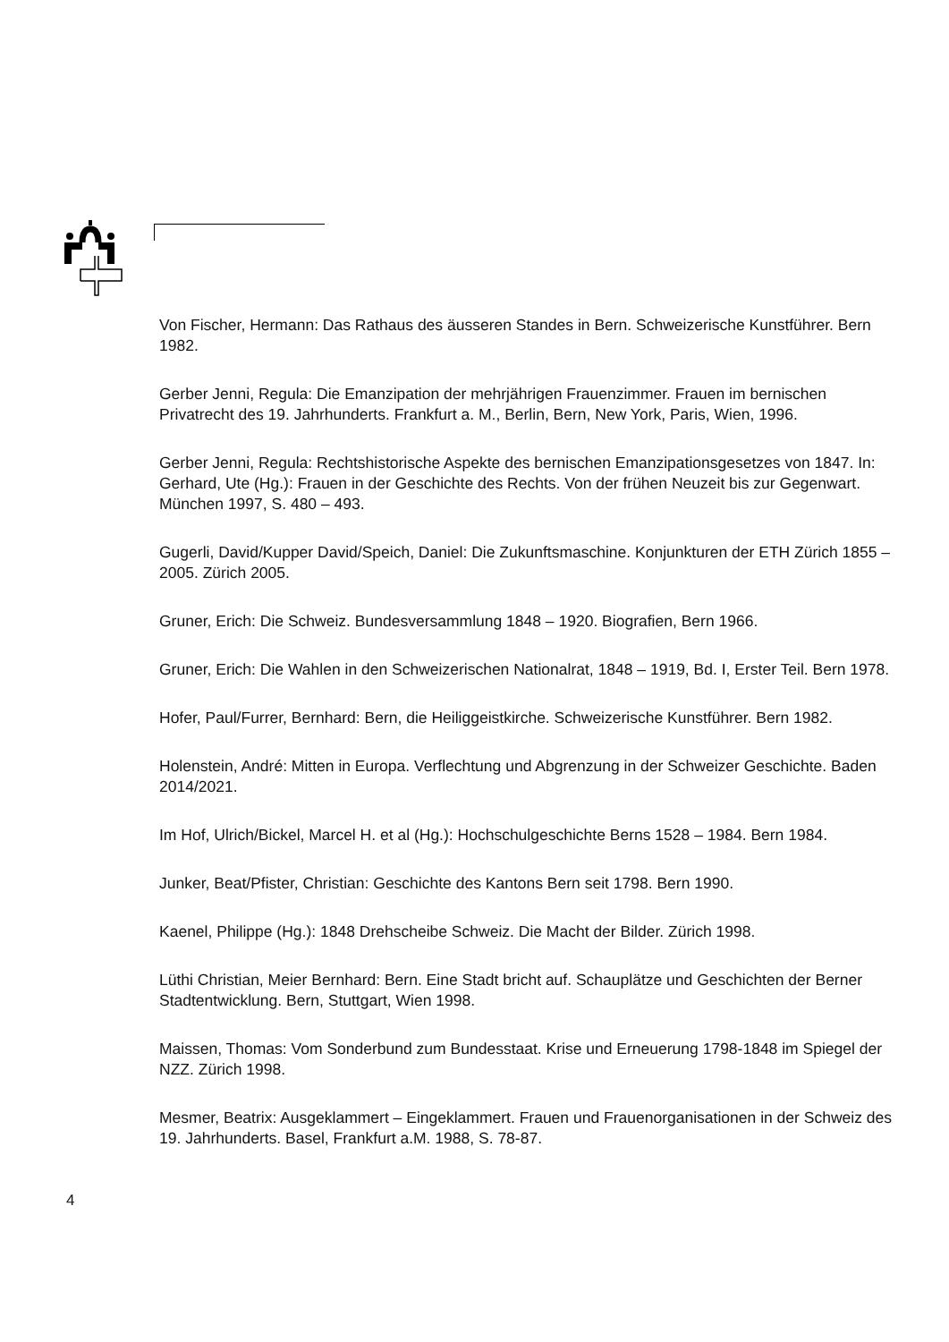Von Fischer, Hermann: Das Rathaus des äusseren Standes in Bern. Schweizerische Kunstführer. Bern 1982.
Gerber Jenni, Regula: Die Emanzipation der mehrjährigen Frauenzimmer. Frauen im bernischen Privatrecht des 19. Jahrhunderts. Frankfurt a. M., Berlin, Bern, New York, Paris, Wien, 1996.
Gerber Jenni, Regula: Rechtshistorische Aspekte des bernischen Emanzipationsgesetzes von 1847. In: Gerhard, Ute (Hg.): Frauen in der Geschichte des Rechts. Von der frühen Neuzeit bis zur Gegenwart. München 1997, S. 480 – 493.
Gugerli, David/Kupper David/Speich, Daniel: Die Zukunftsmaschine. Konjunkturen der ETH Zürich 1855 – 2005. Zürich 2005.
Gruner, Erich: Die Schweiz. Bundesversammlung 1848 – 1920. Biografien, Bern 1966.
Gruner, Erich: Die Wahlen in den Schweizerischen Nationalrat, 1848 – 1919, Bd. I, Erster Teil. Bern 1978.
Hofer, Paul/Furrer, Bernhard: Bern, die Heiliggeistkirche. Schweizerische Kunstführer. Bern 1982.
Holenstein, André: Mitten in Europa. Verflechtung und Abgrenzung in der Schweizer Geschichte. Baden 2014/2021.
Im Hof, Ulrich/Bickel, Marcel H. et al (Hg.): Hochschulgeschichte Berns 1528 – 1984. Bern 1984.
Junker, Beat/Pfister, Christian: Geschichte des Kantons Bern seit 1798. Bern 1990.
Kaenel, Philippe (Hg.): 1848 Drehscheibe Schweiz. Die Macht der Bilder. Zürich 1998.
Lüthi Christian, Meier Bernhard: Bern. Eine Stadt bricht auf. Schauplätze und Geschichten der Berner Stadtentwicklung. Bern, Stuttgart, Wien 1998.
Maissen, Thomas: Vom Sonderbund zum Bundesstaat. Krise und Erneuerung 1798-1848 im Spiegel der NZZ. Zürich 1998.
Mesmer, Beatrix: Ausgeklammert – Eingeklammert. Frauen und Frauenorganisationen in der Schweiz des 19. Jahrhunderts. Basel, Frankfurt a.M. 1988, S. 78-87.
4